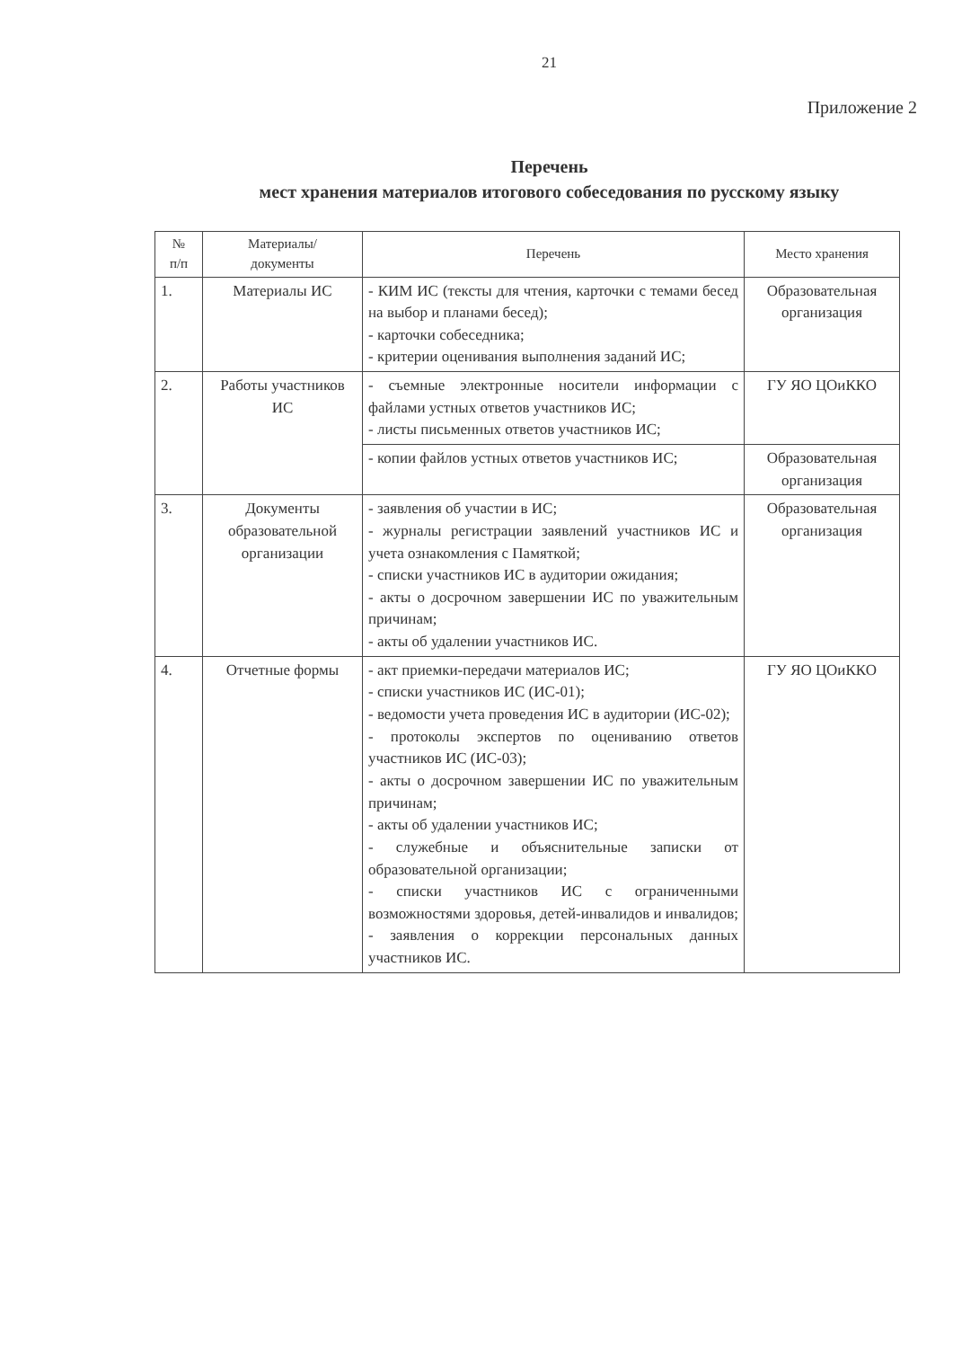21
Приложение 2
Перечень
мест хранения материалов итогового собеседования по русскому языку
| № п/п | Материалы/ документы | Перечень | Место хранения |
| --- | --- | --- | --- |
| 1. | Материалы ИС | - КИМ ИС (тексты для чтения, карточки с темами бесед на выбор и планами бесед); - карточки собеседника; - критерии оценивания выполнения заданий ИС; | Образовательная организация |
| 2. | Работы участников ИС | - съемные электронные носители информации с файлами устных ответов участников ИС; - листы письменных ответов участников ИС; | ГУ ЯО ЦОиККО |
| | | - копии файлов устных ответов участников ИС; | Образовательная организация |
| 3. | Документы образовательной организации | - заявления об участии в ИС; - журналы регистрации заявлений участников ИС и учета ознакомления с Памяткой; - списки участников ИС в аудитории ожидания; - акты о досрочном завершении ИС по уважительным причинам; - акты об удалении участников ИС. | Образовательная организация |
| 4. | Отчетные формы | - акт приемки-передачи материалов ИС; - списки участников ИС (ИС-01); - ведомости учета проведения ИС в аудитории (ИС-02); - протоколы экспертов по оцениванию ответов участников ИС (ИС-03); - акты о досрочном завершении ИС по уважительным причинам; - акты об удалении участников ИС; - служебные и объяснительные записки от образовательной организации; - списки участников ИС с ограниченными возможностями здоровья, детей-инвалидов и инвалидов; - заявления о коррекции персональных данных участников ИС. | ГУ ЯО ЦОиККО |